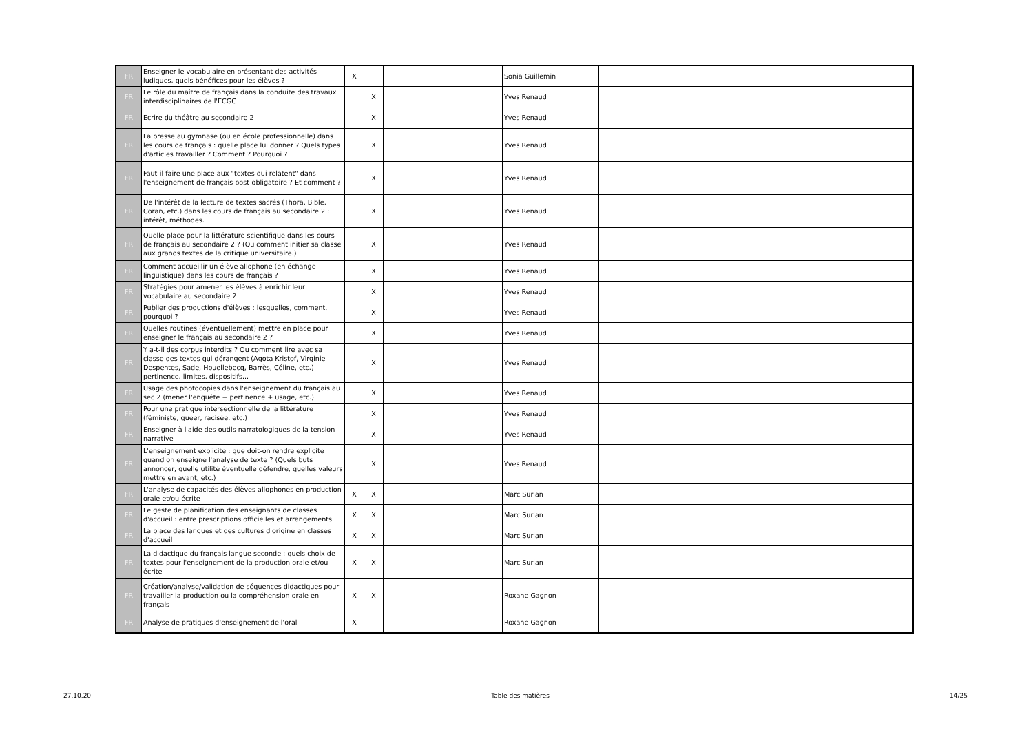| FR | Enseigner le vocabulaire en présentant des activités ludiques, quels bénéfices pour les élèves ? | X | | | Sonia Guillemin | |
| FR | Le rôle du maître de français dans la conduite des travaux interdisciplinaires de l'ECGC | | X | | Yves Renaud | |
| FR | Ecrire du théâtre au secondaire 2 | | X | | Yves Renaud | |
| FR | La presse au gymnase (ou en école professionnelle) dans les cours de français : quelle place lui donner ? Quels types d'articles travailler ? Comment ? Pourquoi ? | | X | | Yves Renaud | |
| FR | Faut-il faire une place aux "textes qui relatent" dans l'enseignement de français post-obligatoire ? Et comment ? | | X | | Yves Renaud | |
| FR | De l'intérêt de la lecture de textes sacrés (Thora, Bible, Coran, etc.) dans les cours de français au secondaire 2 : intérêt, méthodes. | | X | | Yves Renaud | |
| FR | Quelle place pour la littérature scientifique dans les cours de français au secondaire 2 ? (Ou comment initier sa classe aux grands textes de la critique universitaire.) | | X | | Yves Renaud | |
| FR | Comment accueillir un élève allophone (en échange linguistique) dans les cours de français ? | | X | | Yves Renaud | |
| FR | Stratégies pour amener les élèves à enrichir leur vocabulaire au secondaire 2 | | X | | Yves Renaud | |
| FR | Publier des productions d'élèves : lesquelles, comment, pourquoi ? | | X | | Yves Renaud | |
| FR | Quelles routines (éventuellement) mettre en place pour enseigner le français au secondaire 2 ? | | X | | Yves Renaud | |
| FR | Y a-t-il des corpus interdits ? Ou comment lire avec sa classe des textes qui dérangent (Agota Kristof, Virginie Despentes, Sade, Houellebecq, Barrès, Céline, etc.) - pertinence, limites, dispositifs... | | X | | Yves Renaud | |
| FR | Usage des photocopies dans l'enseignement du français au sec 2 (mener l'enquête + pertinence + usage, etc.) | | X | | Yves Renaud | |
| FR | Pour une pratique intersectionnelle de la littérature (féministe, queer, racisée, etc.) | | X | | Yves Renaud | |
| FR | Enseigner à l'aide des outils narratologiques de la tension narrative | | X | | Yves Renaud | |
| FR | L'enseignement explicite : que doit-on rendre explicite quand on enseigne l'analyse de texte ? (Quels buts annoncer, quelle utilité éventuelle défendre, quelles valeurs mettre en avant, etc.) | | X | | Yves Renaud | |
| FR | L'analyse de capacités des élèves allophones en production orale et/ou écrite | X | X | | Marc Surian | |
| FR | Le geste de planification des enseignants de classes d'accueil : entre prescriptions officielles et arrangements | X | X | | Marc Surian | |
| FR | La place des langues et des cultures d'origine en classes d'accueil | X | X | | Marc Surian | |
| FR | La didactique du français langue seconde : quels choix de textes pour l'enseignement de la production orale et/ou écrite | X | X | | Marc Surian | |
| FR | Création/analyse/validation de séquences didactiques pour travailler la production ou la compréhension orale en français | X | X | | Roxane Gagnon | |
| FR | Analyse de pratiques d'enseignement de l'oral | X | | | Roxane Gagnon | |
27.10.20 Table des matières 14/25